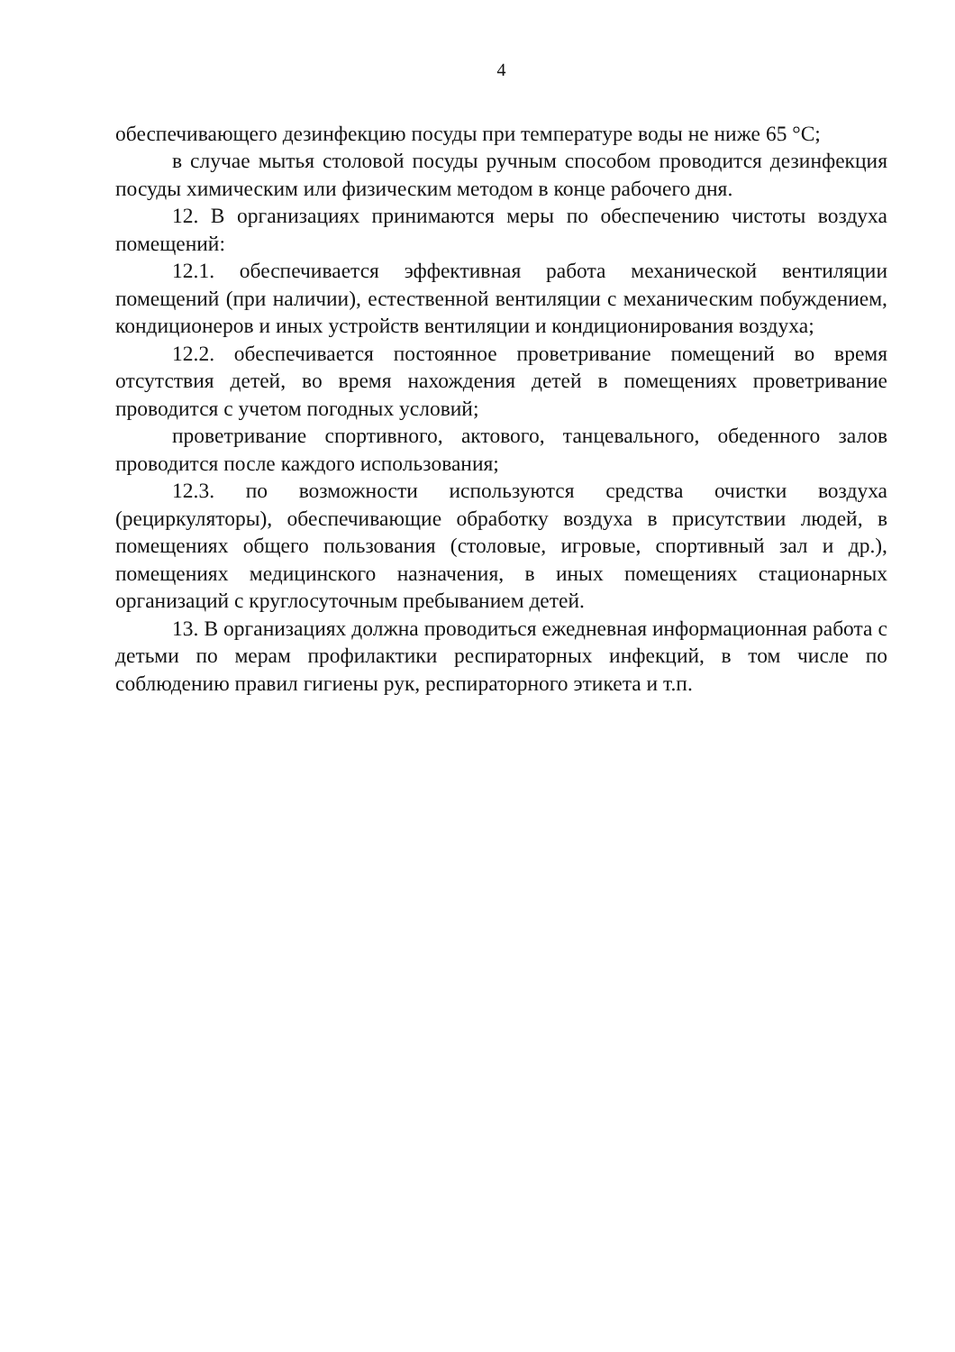4
обеспечивающего дезинфекцию посуды при температуре воды не ниже 65 °С;
в случае мытья столовой посуды ручным способом проводится дезинфекция посуды химическим или физическим методом в конце рабочего дня.
12. В организациях принимаются меры по обеспечению чистоты воздуха помещений:
12.1. обеспечивается эффективная работа механической вентиляции помещений (при наличии), естественной вентиляции с механическим побуждением, кондиционеров и иных устройств вентиляции и кондиционирования воздуха;
12.2. обеспечивается постоянное проветривание помещений во время отсутствия детей, во время нахождения детей в помещениях проветривание проводится с учетом погодных условий;
проветривание спортивного, актового, танцевального, обеденного залов проводится после каждого использования;
12.3. по возможности используются средства очистки воздуха (рециркуляторы), обеспечивающие обработку воздуха в присутствии людей, в помещениях общего пользования (столовые, игровые, спортивный зал и др.), помещениях медицинского назначения, в иных помещениях стационарных организаций с круглосуточным пребыванием детей.
13. В организациях должна проводиться ежедневная информационная работа с детьми по мерам профилактики респираторных инфекций, в том числе по соблюдению правил гигиены рук, респираторного этикета и т.п.